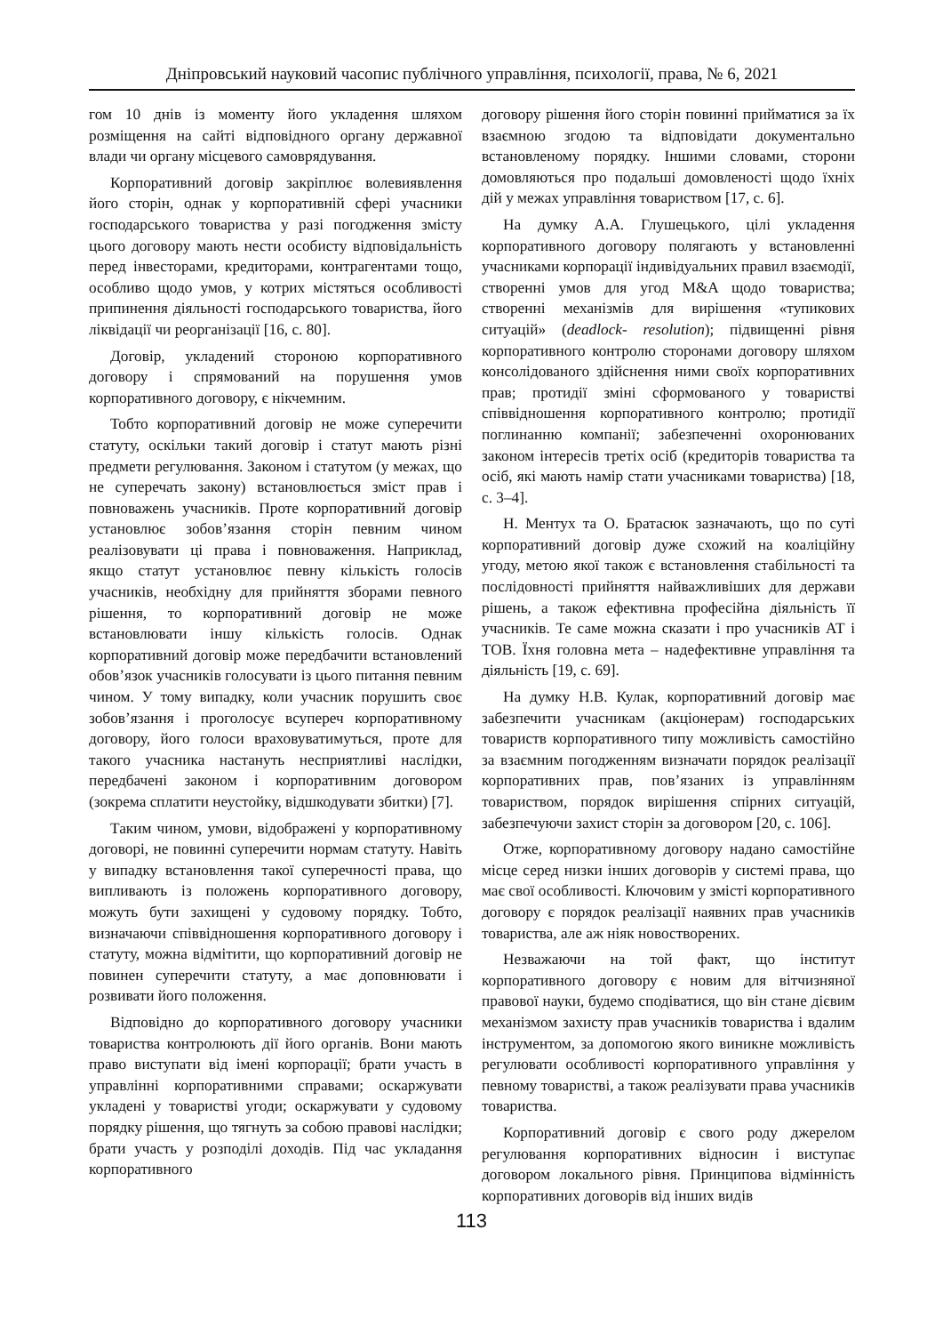Дніпровський науковий часопис публічного управління, психології, права, № 6, 2021
гом 10 днів із моменту його укладення шляхом розміщення на сайті відповідного органу державної влади чи органу місцевого самоврядування.
Корпоративний договір закріплює волевиявлення його сторін, однак у корпоративній сфері учасники господарського товариства у разі погодження змісту цього договору мають нести особисту відповідальність перед інвесторами, кредиторами, контрагентами тощо, особливо щодо умов, у котрих містяться особливості припинення діяльності господарського товариства, його ліквідації чи реорганізації [16, с. 80].
Договір, укладений стороною корпоративного договору і спрямований на порушення умов корпоративного договору, є нікчемним.
Тобто корпоративний договір не може суперечити статуту, оскільки такий договір і статут мають різні предмети регулювання. Законом і статутом (у межах, що не суперечать закону) встановлюється зміст прав і повноважень учасників. Проте корпоративний договір установлює зобов’язання сторін певним чином реалізовувати ці права і повноваження. Наприклад, якщо статут установлює певну кількість голосів учасників, необхідну для прийняття зборами певного рішення, то корпоративний договір не може встановлювати іншу кількість голосів. Однак корпоративний договір може передбачити встановлений обов’язок учасників голосувати із цього питання певним чином. У тому випадку, коли учасник порушить своє зобов’язання і проголосує всупереч корпоративному договору, його голоси враховуватимуться, проте для такого учасника настануть несприятливі наслідки, передбачені законом і корпоративним договором (зокрема сплатити неустойку, відшкодувати збитки) [7].
Таким чином, умови, відображені у корпоративному договорі, не повинні суперечити нормам статуту. Навіть у випадку встановлення такої суперечності права, що випливають із положень корпоративного договору, можуть бути захищені у судовому порядку. Тобто, визначаючи співвідношення корпоративного договору і статуту, можна відмітити, що корпоративний договір не повинен суперечити статуту, а має доповнювати і розвивати його положення.
Відповідно до корпоративного договору учасники товариства контролюють дії його органів. Вони мають право виступати від імені корпорації; брати участь в управлінні корпоративними справами; оскаржувати укладені у товаристві угоди; оскаржувати у судовому порядку рішення, що тягнуть за собою правові наслідки; брати участь у розподілі доходів. Під час укладання корпоративного
договору рішення його сторін повинні прийматися за їх взаємною згодою та відповідати документально встановленому порядку. Іншими словами, сторони домовляються про подальші домовленості щодо їхніх дій у межах управління товариством [17, с. 6].
На думку А.А. Глушецького, цілі укладення корпоративного договору полягають у встановленні учасниками корпорації індивідуальних правил взаємодії, створенні умов для угод M&A щодо товариства; створенні механізмів для вирішення «тупикових ситуацій» (deadlock- resolution); підвищенні рівня корпоративного контролю сторонами договору шляхом консолідованого здійснення ними своїх корпоративних прав; протидії зміні сформованого у товаристві співвідношення корпоративного контролю; протидії поглинанню компанії; забезпеченні охоронюваних законом інтересів третіх осіб (кредиторів товариства та осіб, які мають намір стати учасниками товариства) [18, с. 3–4].
Н. Ментух та О. Братасюк зазначають, що по суті корпоративний договір дуже схожий на коаліційну угоду, метою якої також є встановлення стабільності та послідовності прийняття найважливіших для держави рішень, а також ефективна професійна діяльність її учасників. Те саме можна сказати і про учасників АТ і ТОВ. Їхня головна мета – надефективне управління та діяльність [19, с. 69].
На думку Н.В. Кулак, корпоративний договір має забезпечити учасникам (акціонерам) господарських товариств корпоративного типу можливість самостійно за взаємним погодженням визначати порядок реалізації корпоративних прав, пов’язаних із управлінням товариством, порядок вирішення спірних ситуацій, забезпечуючи захист сторін за договором [20, с. 106].
Отже, корпоративному договору надано самостійне місце серед низки інших договорів у системі права, що має свої особливості. Ключовим у змісті корпоративного договору є порядок реалізації наявних прав учасників товариства, але аж ніяк новостворених.
Незважаючи на той факт, що інститут корпоративного договору є новим для вітчизняної правової науки, будемо сподіватися, що він стане дієвим механізмом захисту прав учасників товариства і вдалим інструментом, за допомогою якого виникне можливість регулювати особливості корпоративного управління у певному товаристві, а також реалізувати права учасників товариства.
Корпоративний договір є свого роду джерелом регулювання корпоративних відносин і виступає договором локального рівня. Принципова відмінність корпоративних договорів від інших видів
113